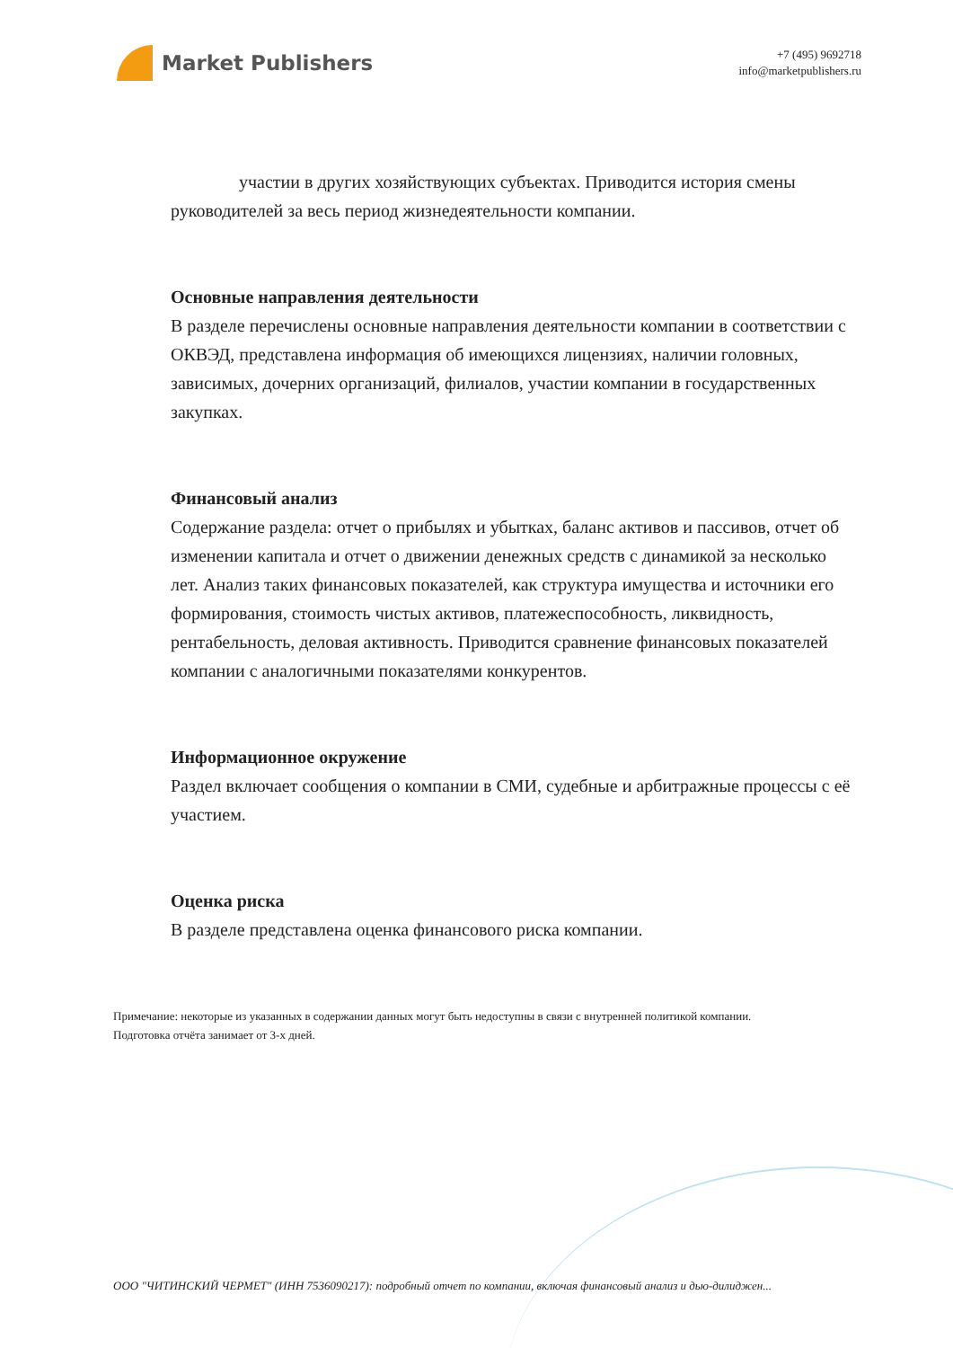Market Publishers
+7 (495) 9692718
info@marketpublishers.ru
участии в других хозяйствующих субъектах. Приводится история смены руководителей за весь период жизнедеятельности компании.
Основные направления деятельности
В разделе перечислены основные направления деятельности компании в соответствии с ОКВЭД, представлена информация об имеющихся лицензиях, наличии головных, зависимых, дочерних организаций, филиалов, участии компании в государственных закупках.
Финансовый анализ
Содержание раздела: отчет о прибылях и убытках, баланс активов и пассивов, отчет об изменении капитала и отчет о движении денежных средств с динамикой за несколько лет. Анализ таких финансовых показателей, как структура имущества и источники его формирования, стоимость чистых активов, платежеспособность, ликвидность, рентабельность, деловая активность. Приводится сравнение финансовых показателей компании с аналогичными показателями конкурентов.
Информационное окружение
Раздел включает сообщения о компании в СМИ, судебные и арбитражные процессы с её участием.
Оценка риска
В разделе представлена оценка финансового риска компании.
Примечание: некоторые из указанных в содержании данных могут быть недоступны в связи с внутренней политикой компании.
Подготовка отчёта занимает от 3-х дней.
ООО "ЧИТИНСКИЙ ЧЕРМЕТ" (ИНН 7536090217): подробный отчет по компании, включая финансовый анализ и дью-дилиджен...